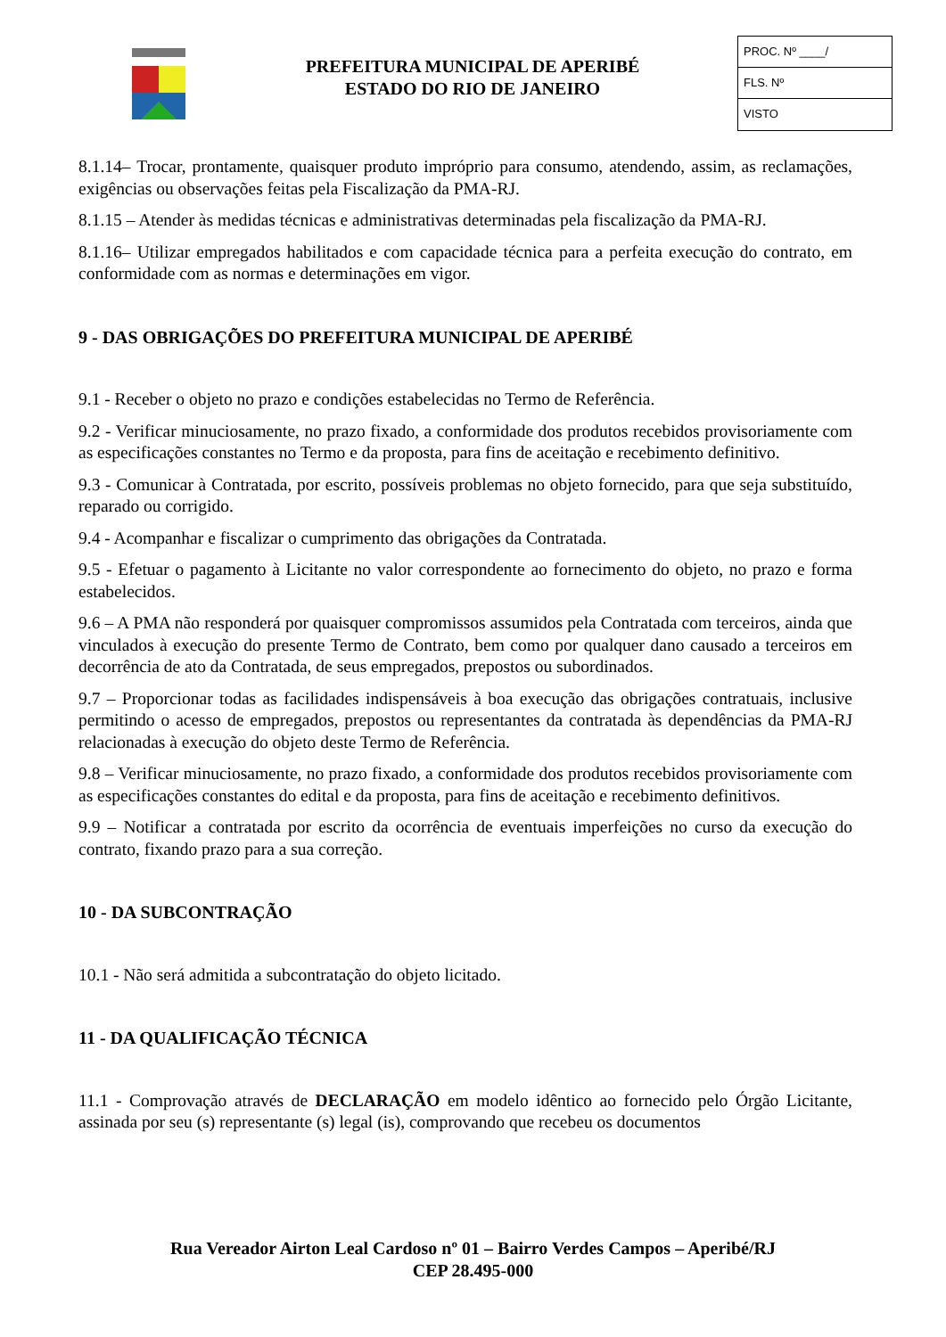PREFEITURA MUNICIPAL DE APERIBÉ
ESTADO DO RIO DE JANEIRO
PROC. Nº ____/
FLS. Nº
VISTO
8.1.14– Trocar, prontamente, quaisquer produto impróprio para consumo, atendendo, assim, as reclamações, exigências ou observações feitas pela Fiscalização da PMA-RJ.
8.1.15 – Atender às medidas técnicas e administrativas determinadas pela fiscalização da PMA-RJ.
8.1.16– Utilizar empregados habilitados e com capacidade técnica para a perfeita execução do contrato, em conformidade com as normas e determinações em vigor.
9 - DAS OBRIGAÇÕES DO PREFEITURA MUNICIPAL DE APERIBÉ
9.1 - Receber o objeto no prazo e condições estabelecidas no Termo de Referência.
9.2 - Verificar minuciosamente, no prazo fixado, a conformidade dos produtos recebidos provisoriamente com as especificações constantes no Termo e da proposta, para fins de aceitação e recebimento definitivo.
9.3 - Comunicar à Contratada, por escrito, possíveis problemas no objeto fornecido, para que seja substituído, reparado ou corrigido.
9.4 - Acompanhar e fiscalizar o cumprimento das obrigações da Contratada.
9.5 - Efetuar o pagamento à Licitante no valor correspondente ao fornecimento do objeto, no prazo e forma estabelecidos.
9.6 – A PMA não responderá por quaisquer compromissos assumidos pela Contratada com terceiros, ainda que vinculados à execução do presente Termo de Contrato, bem como por qualquer dano causado a terceiros em decorrência de ato da Contratada, de seus empregados, prepostos ou subordinados.
9.7 – Proporcionar todas as facilidades indispensáveis à boa execução das obrigações contratuais, inclusive permitindo o acesso de empregados, prepostos ou representantes da contratada às dependências da PMA-RJ relacionadas à execução do objeto deste Termo de Referência.
9.8 – Verificar minuciosamente, no prazo fixado, a conformidade dos produtos recebidos provisoriamente com as especificações constantes do edital e da proposta, para fins de aceitação e recebimento definitivos.
9.9 – Notificar a contratada por escrito da ocorrência de eventuais imperfeições no curso da execução do contrato, fixando prazo para a sua correção.
10 - DA SUBCONTRAÇÃO
10.1 - Não será admitida a subcontratação do objeto licitado.
11 - DA QUALIFICAÇÃO TÉCNICA
11.1 - Comprovação através de DECLARAÇÃO em modelo idêntico ao fornecido pelo Órgão Licitante, assinada por seu (s) representante (s) legal (is), comprovando que recebeu os documentos
Rua Vereador Airton Leal Cardoso nº 01 – Bairro Verdes Campos – Aperibé/RJ
CEP 28.495-000